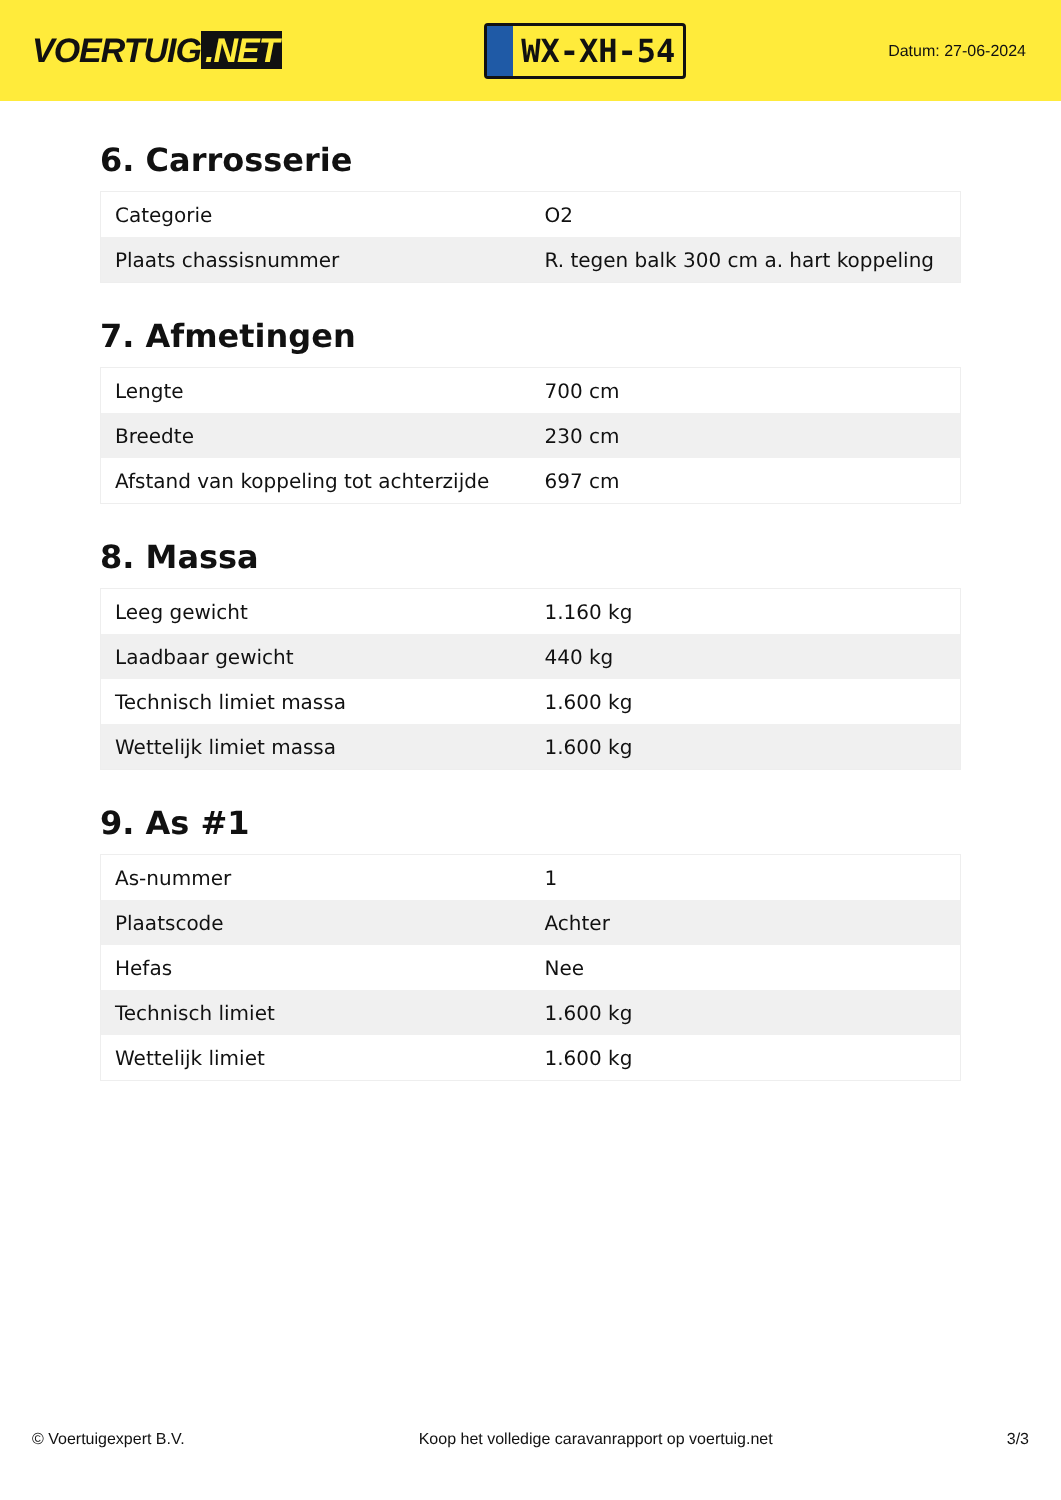VOERTUIG.NET
WX-XH-54
Datum: 27-06-2024
6. Carrosserie
| Categorie | O2 |
| Plaats chassisnummer | R. tegen balk 300 cm a. hart koppeling |
7. Afmetingen
| Lengte | 700 cm |
| Breedte | 230 cm |
| Afstand van koppeling tot achterzijde | 697 cm |
8. Massa
| Leeg gewicht | 1.160 kg |
| Laadbaar gewicht | 440 kg |
| Technisch limiet massa | 1.600 kg |
| Wettelijk limiet massa | 1.600 kg |
9. As #1
| As-nummer | 1 |
| Plaatscode | Achter |
| Hefas | Nee |
| Technisch limiet | 1.600 kg |
| Wettelijk limiet | 1.600 kg |
© Voertuigexpert B.V. Koop het volledige caravanrapport op voertuig.net 3/3